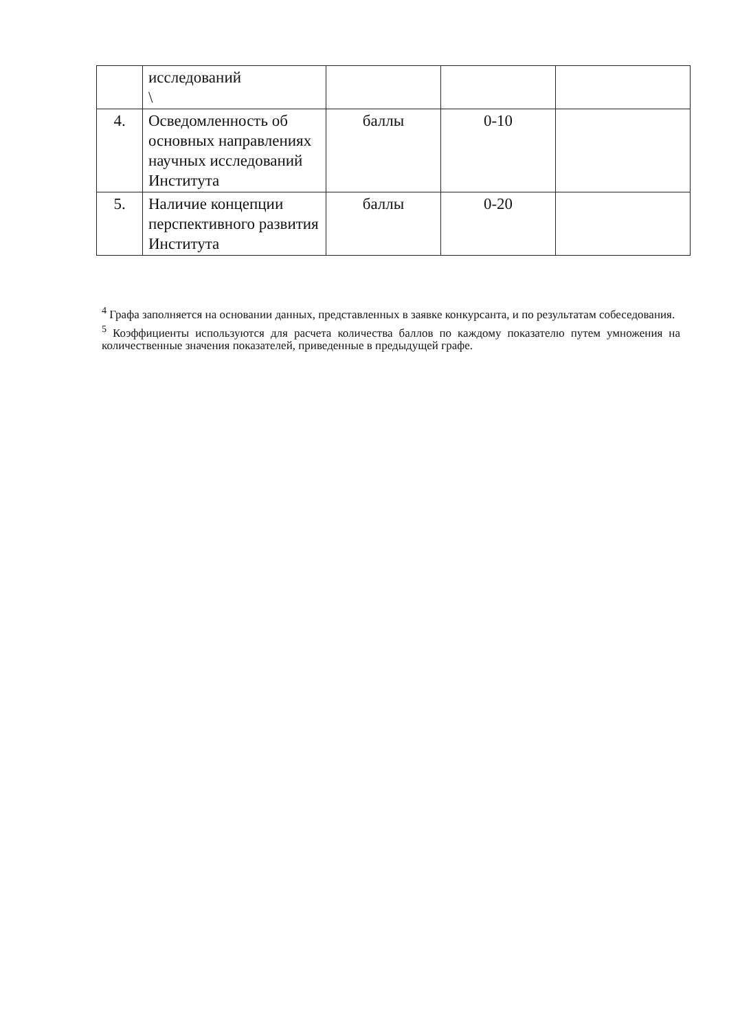| | исследований \ | | | |
| 4. | Осведомленность об основных направлениях научных исследований Института | баллы | 0-10 | |
| 5. | Наличие концепции перспективного развития Института | баллы | 0-20 | |
<sup>4</sup> Графа заполняется на основании данных, представленных в заявке конкурсанта, и по результатам собеседования.
<sup>5</sup> Коэффициенты используются для расчета количества баллов по каждому показателю путем умножения на количественные значения показателей, приведенные в предыдущей графе.